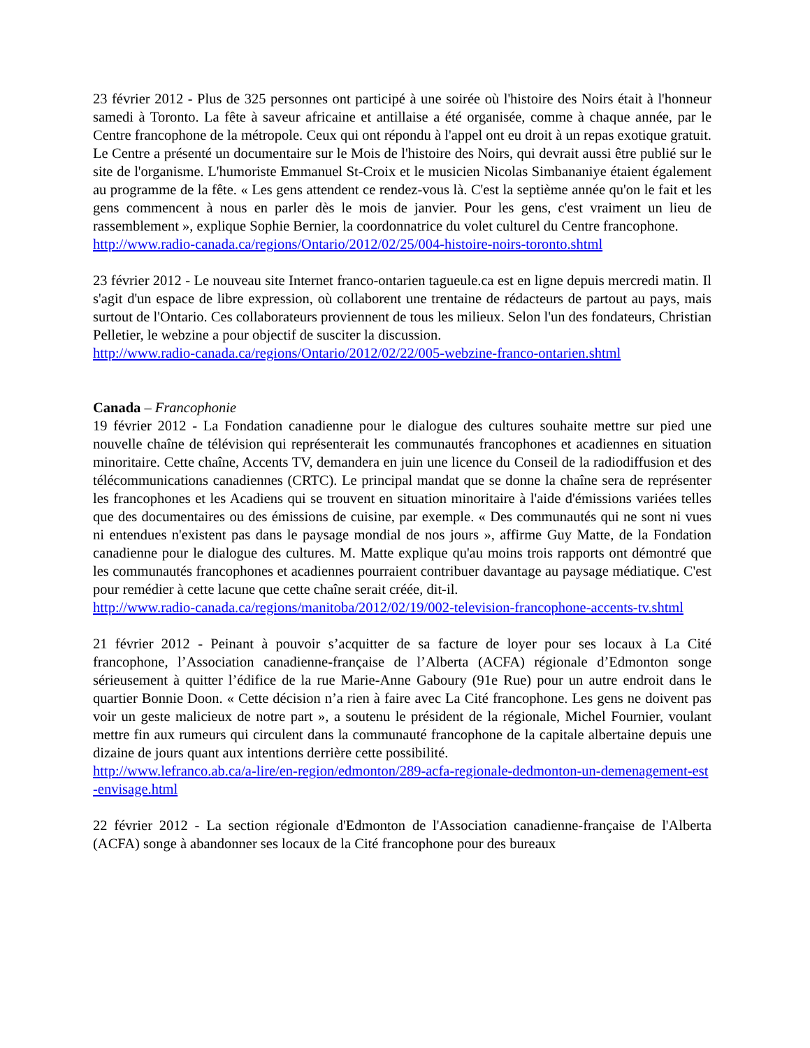23 février 2012 - Plus de 325 personnes ont participé à une soirée où l'histoire des Noirs était à l'honneur samedi à Toronto. La fête à saveur africaine et antillaise a été organisée, comme à chaque année, par le Centre francophone de la métropole. Ceux qui ont répondu à l'appel ont eu droit à un repas exotique gratuit. Le Centre a présenté un documentaire sur le Mois de l'histoire des Noirs, qui devrait aussi être publié sur le site de l'organisme. L'humoriste Emmanuel St-Croix et le musicien Nicolas Simbananiye étaient également au programme de la fête. « Les gens attendent ce rendez-vous là. C'est la septième année qu'on le fait et les gens commencent à nous en parler dès le mois de janvier. Pour les gens, c'est vraiment un lieu de rassemblement », explique Sophie Bernier, la coordonnatrice du volet culturel du Centre francophone.
http://www.radio-canada.ca/regions/Ontario/2012/02/25/004-histoire-noirs-toronto.shtml
23 février 2012 - Le nouveau site Internet franco-ontarien tagueule.ca est en ligne depuis mercredi matin. Il s'agit d'un espace de libre expression, où collaborent une trentaine de rédacteurs de partout au pays, mais surtout de l'Ontario. Ces collaborateurs proviennent de tous les milieux. Selon l'un des fondateurs, Christian Pelletier, le webzine a pour objectif de susciter la discussion.
http://www.radio-canada.ca/regions/Ontario/2012/02/22/005-webzine-franco-ontarien.shtml
Canada – Francophonie
19 février 2012 - La Fondation canadienne pour le dialogue des cultures souhaite mettre sur pied une nouvelle chaîne de télévision qui représenterait les communautés francophones et acadiennes en situation minoritaire. Cette chaîne, Accents TV, demandera en juin une licence du Conseil de la radiodiffusion et des télécommunications canadiennes (CRTC). Le principal mandat que se donne la chaîne sera de représenter les francophones et les Acadiens qui se trouvent en situation minoritaire à l'aide d'émissions variées telles que des documentaires ou des émissions de cuisine, par exemple. « Des communautés qui ne sont ni vues ni entendues n'existent pas dans le paysage mondial de nos jours », affirme Guy Matte, de la Fondation canadienne pour le dialogue des cultures. M. Matte explique qu'au moins trois rapports ont démontré que les communautés francophones et acadiennes pourraient contribuer davantage au paysage médiatique. C'est pour remédier à cette lacune que cette chaîne serait créée, dit-il.
http://www.radio-canada.ca/regions/manitoba/2012/02/19/002-television-francophone-accents-tv.shtml
21 février 2012 - Peinant à pouvoir s’acquitter de sa facture de loyer pour ses locaux à La Cité francophone, l’Association canadienne-française de l’Alberta (ACFA) régionale d’Edmonton songe sérieusement à quitter l’édifice de la rue Marie-Anne Gaboury (91e Rue) pour un autre endroit dans le quartier Bonnie Doon. « Cette décision n’a rien à faire avec La Cité francophone. Les gens ne doivent pas voir un geste malicieux de notre part », a soutenu le président de la régionale, Michel Fournier, voulant mettre fin aux rumeurs qui circulent dans la communauté francophone de la capitale albertaine depuis une dizaine de jours quant aux intentions derrière cette possibilité.
http://www.lefranco.ab.ca/a-lire/en-region/edmonton/289-acfa-regionale-dedmonton-un-demenagement-est-envisage.html
22 février 2012 - La section régionale d'Edmonton de l'Association canadienne-française de l'Alberta (ACFA) songe à abandonner ses locaux de la Cité francophone pour des bureaux